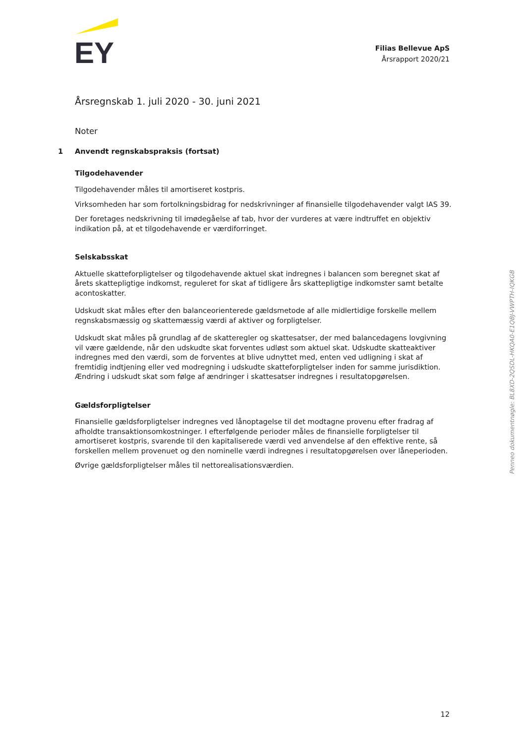EY
Filias Bellevue ApS
Årsrapport 2020/21
Årsregnskab 1. juli 2020 - 30. juni 2021
Noter
1 Anvendt regnskabspraksis (fortsat)
Tilgodehavender
Tilgodehavender måles til amortiseret kostpris.
Virksomheden har som fortolkningsbidrag for nedskrivninger af finansielle tilgodehavender valgt IAS 39.
Der foretages nedskrivning til imødegåelse af tab, hvor der vurderes at være indtruffet en objektiv indikation på, at et tilgodehavende er værdiforringet.
Selskabsskat
Aktuelle skatteforpligtelser og tilgodehavende aktuel skat indregnes i balancen som beregnet skat af årets skattepligtige indkomst, reguleret for skat af tidligere års skattepligtige indkomster samt betalte acontoskatter.
Udskudt skat måles efter den balanceorienterede gældsmetode af alle midlertidige forskelle mellem regnskabsmæssig og skattemæssig værdi af aktiver og forpligtelser.
Udskudt skat måles på grundlag af de skatteregler og skattesatser, der med balancedagens lovgivning vil være gældende, når den udskudte skat forventes udløst som aktuel skat. Udskudte skatteaktiver indregnes med den værdi, som de forventes at blive udnyttet med, enten ved udligning i skat af fremtidig indtjening eller ved modregning i udskudte skatteforpligtelser inden for samme jurisdiktion. Ændring i udskudt skat som følge af ændringer i skattesatser indregnes i resultatopgørelsen.
Gældsforpligtelser
Finansielle gældsforpligtelser indregnes ved lånoptagelse til det modtagne provenu efter fradrag af afholdte transaktionsomkostninger. I efterfølgende perioder måles de finansielle forpligtelser til amortiseret kostpris, svarende til den kapitaliserede værdi ved anvendelse af den effektive rente, så forskellen mellem provenuet og den nominelle værdi indregnes i resultatopgørelsen over låneperioden.
Øvrige gældsforpligtelser måles til nettorealisationsværdien.
Penneo dokumentnøgle: BL8XD-2QSDL-HKQA0-E1QBJ-VWPTH-IQKGB
12